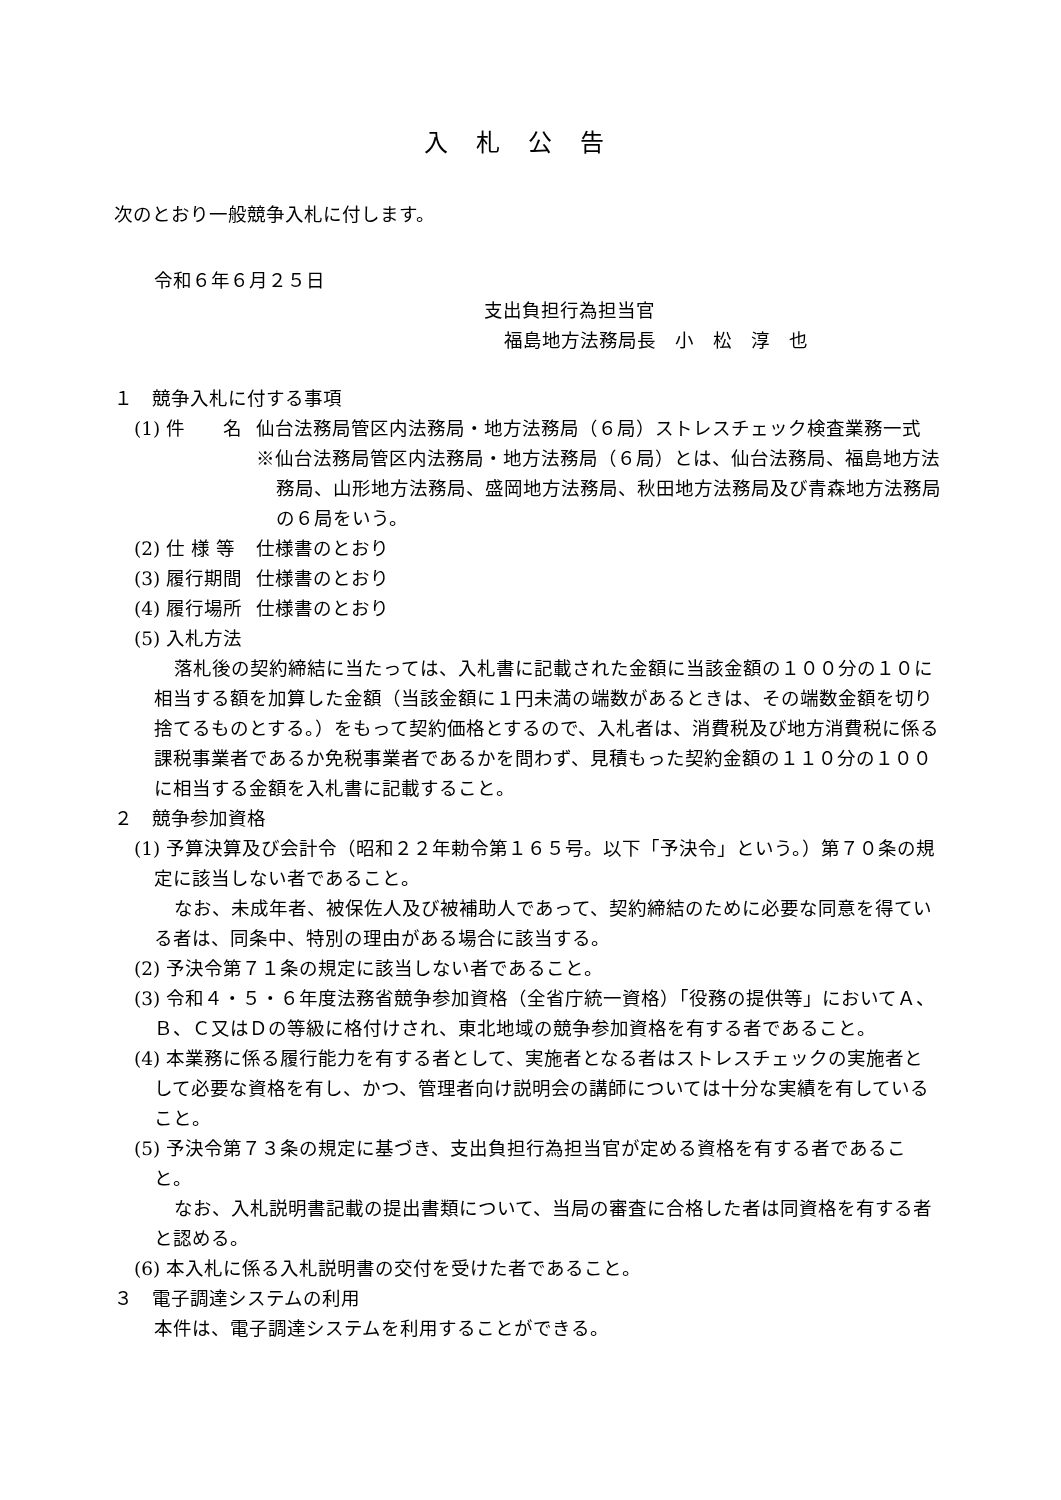入札公告
次のとおり一般競争入札に付します。
令和６年６月２５日
支出負担行為担当官
福島地方法務局長　小　松　淳　也
１　競争入札に付する事項
(1) 件　　名 仙台法務局管区内法務局・地方法務局（６局）ストレスチェック検査業務一式
※仙台法務局管区内法務局・地方法務局（６局）とは、仙台法務局、福島地方法務局、山形地方法務局、盛岡地方法務局、秋田地方法務局及び青森地方法務局の６局をいう。
(2) 仕 様 等 仕様書のとおり
(3) 履行期間 仕様書のとおり
(4) 履行場所 仕様書のとおり
(5) 入札方法
落札後の契約締結に当たっては、入札書に記載された金額に当該金額の１００分の１０に相当する額を加算した金額（当該金額に１円未満の端数があるときは、その端数金額を切り捨てるものとする。）をもって契約価格とするので、入札者は、消費税及び地方消費税に係る課税事業者であるか免税事業者であるかを問わず、見積もった契約金額の１１０分の１００に相当する金額を入札書に記載すること。
２　競争参加資格
(1) 予算決算及び会計令（昭和２２年勅令第１６５号。以下「予決令」という。）第７０条の規定に該当しない者であること。
なお、未成年者、被保佐人及び被補助人であって、契約締結のために必要な同意を得ている者は、同条中、特別の理由がある場合に該当する。
(2) 予決令第７１条の規定に該当しない者であること。
(3) 令和４・５・６年度法務省競争参加資格（全省庁統一資格）「役務の提供等」においてＡ、Ｂ、Ｃ又はＤの等級に格付けされ、東北地域の競争参加資格を有する者であること。
(4) 本業務に係る履行能力を有する者として、実施者となる者はストレスチェックの実施者として必要な資格を有し、かつ、管理者向け説明会の講師については十分な実績を有していること。
(5) 予決令第７３条の規定に基づき、支出負担行為担当官が定める資格を有する者であること。
なお、入札説明書記載の提出書類について、当局の審査に合格した者は同資格を有する者と認める。
(6) 本入札に係る入札説明書の交付を受けた者であること。
３　電子調達システムの利用
本件は、電子調達システムを利用することができる。